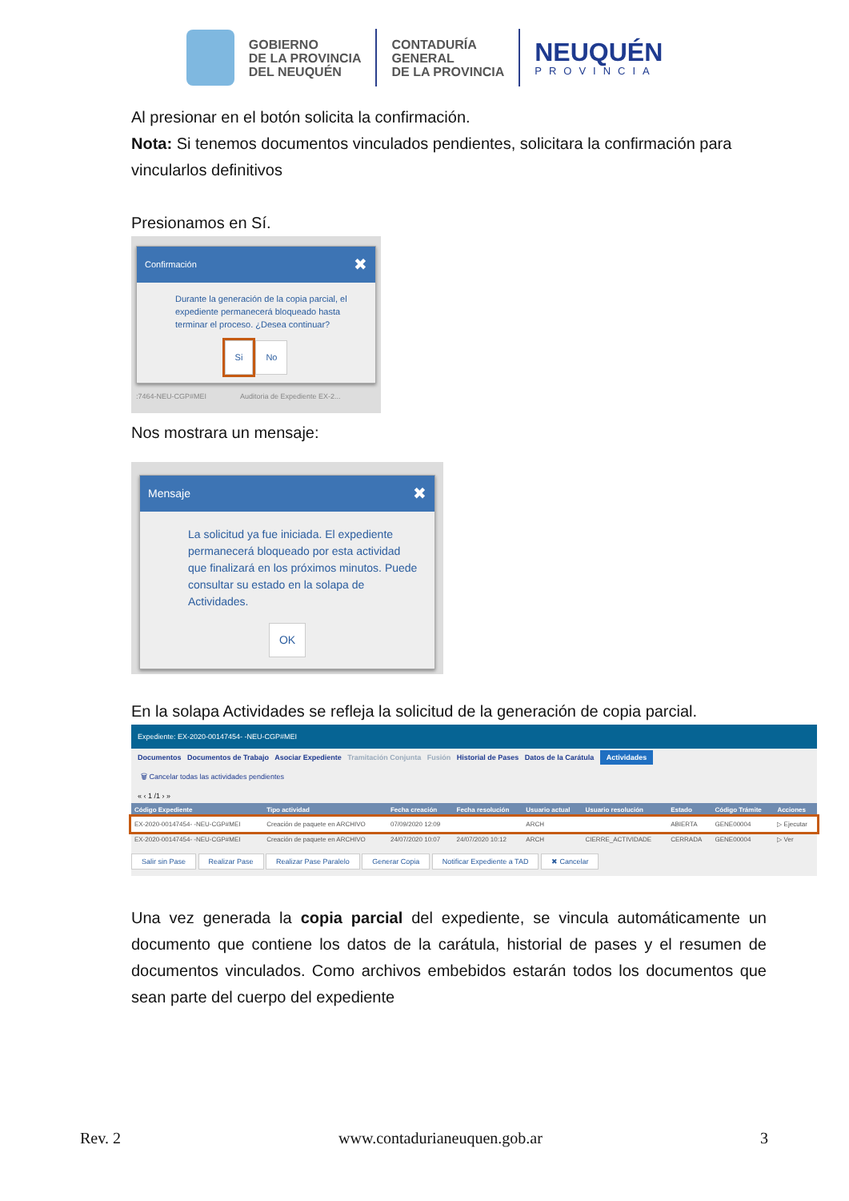GOBIERNO
DE LA PROVINCIA
DEL NEUQUÉN
CONTADURÍA
GENERAL
DE LA PROVINCIA
NEUQUÉN
PROVINCIA
Al presionar en el botón solicita la confirmación.
Nota: Si tenemos documentos vinculados pendientes, solicitara la confirmación para vincularlos definitivos
Presionamos en Sí.
Confirmación ✖
Durante la generación de la copia parcial, el expediente permanecerá bloqueado hasta terminar el proceso. ¿Desea continuar?
Si No
:7464-NEU-CGP#MEI Auditoria de Expediente EX-2...
Nos mostrara un mensaje:
Mensaje ✖
La solicitud ya fue iniciada. El expediente permanecerá bloqueado por esta actividad que finalizará en los próximos minutos. Puede consultar su estado en la solapa de Actividades.
OK
En la solapa Actividades se refleja la solicitud de la generación de copia parcial.
Expediente: EX-2020-00147454- -NEU-CGP#MEI
Documentos Documentos de Trabajo Asociar Expediente Tramitación Conjunta Fusión Historial de Pases Datos de la Carátula Actividades
🗑 Cancelar todas las actividades pendientes
« ‹ 1 /1 › »
| Código Expediente | Tipo actividad | Fecha creación | Fecha resolución | Usuario actual | Usuario resolución | Estado | Código Trámite | Acciones |
| --- | --- | --- | --- | --- | --- | --- | --- | --- |
| EX-2020-00147454- -NEU-CGP#MEI | Creación de paquete en ARCHIVO | 07/09/2020 12:09 | | ARCH | | ABIERTA | GENE00004 | ▷ Ejecutar |
| EX-2020-00147454- -NEU-CGP#MEI | Creación de paquete en ARCHIVO | 24/07/2020 10:07 | 24/07/2020 10:12 | ARCH | CIERRE_ACTIVIDADE | CERRADA | GENE00004 | ▷ Ver |
Salir sin Pase Realizar Pase Realizar Pase Paralelo Generar Copia Notificar Expediente a TAD ✖ Cancelar
Una vez generada la copia parcial del expediente, se vincula automáticamente un documento que contiene los datos de la carátula, historial de pases y el resumen de documentos vinculados. Como archivos embebidos estarán todos los documentos que sean parte del cuerpo del expediente
Rev. 2 www.contadurianeuquen.gob.ar 3